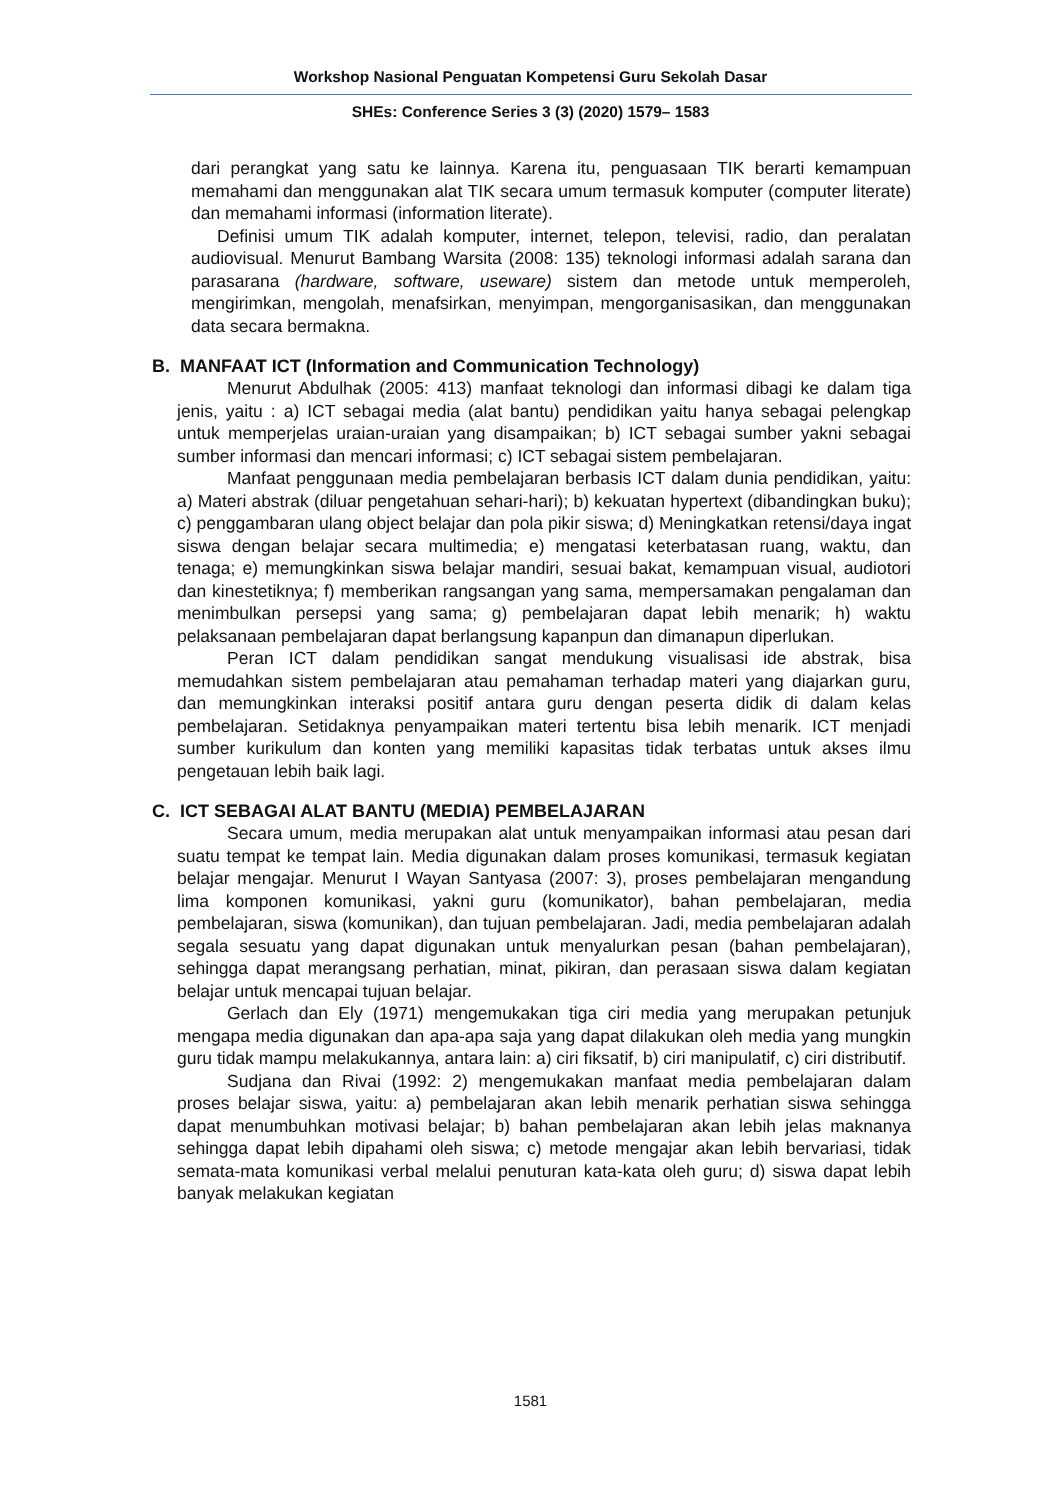Workshop Nasional Penguatan Kompetensi Guru Sekolah Dasar
SHEs: Conference Series 3 (3) (2020) 1579– 1583
dari perangkat yang satu ke lainnya. Karena itu, penguasaan TIK berarti kemampuan memahami dan menggunakan alat TIK secara umum termasuk komputer (computer literate) dan memahami informasi (information literate).
Definisi umum TIK adalah komputer, internet, telepon, televisi, radio, dan peralatan audiovisual. Menurut Bambang Warsita (2008: 135) teknologi informasi adalah sarana dan parasarana (hardware, software, useware) sistem dan metode untuk memperoleh, mengirimkan, mengolah, menafsirkan, menyimpan, mengorganisasikan, dan menggunakan data secara bermakna.
B. MANFAAT ICT (Information and Communication Technology)
Menurut Abdulhak (2005: 413) manfaat teknologi dan informasi dibagi ke dalam tiga jenis, yaitu : a) ICT sebagai media (alat bantu) pendidikan yaitu hanya sebagai pelengkap untuk memperjelas uraian-uraian yang disampaikan; b) ICT sebagai sumber yakni sebagai sumber informasi dan mencari informasi; c) ICT sebagai sistem pembelajaran.
Manfaat penggunaan media pembelajaran berbasis ICT dalam dunia pendidikan, yaitu: a) Materi abstrak (diluar pengetahuan sehari-hari); b) kekuatan hypertext (dibandingkan buku); c) penggambaran ulang object belajar dan pola pikir siswa; d) Meningkatkan retensi/daya ingat siswa dengan belajar secara multimedia; e) mengatasi keterbatasan ruang, waktu, dan tenaga; e) memungkinkan siswa belajar mandiri, sesuai bakat, kemampuan visual, audiotori dan kinestetiknya; f) memberikan rangsangan yang sama, mempersamakan pengalaman dan menimbulkan persepsi yang sama; g) pembelajaran dapat lebih menarik; h) waktu pelaksanaan pembelajaran dapat berlangsung kapanpun dan dimanapun diperlukan.
Peran ICT dalam pendidikan sangat mendukung visualisasi ide abstrak, bisa memudahkan sistem pembelajaran atau pemahaman terhadap materi yang diajarkan guru, dan memungkinkan interaksi positif antara guru dengan peserta didik di dalam kelas pembelajaran. Setidaknya penyampaikan materi tertentu bisa lebih menarik. ICT menjadi sumber kurikulum dan konten yang memiliki kapasitas tidak terbatas untuk akses ilmu pengetauan lebih baik lagi.
C. ICT SEBAGAI ALAT BANTU (MEDIA) PEMBELAJARAN
Secara umum, media merupakan alat untuk menyampaikan informasi atau pesan dari suatu tempat ke tempat lain. Media digunakan dalam proses komunikasi, termasuk kegiatan belajar mengajar. Menurut I Wayan Santyasa (2007: 3), proses pembelajaran mengandung lima komponen komunikasi, yakni guru (komunikator), bahan pembelajaran, media pembelajaran, siswa (komunikan), dan tujuan pembelajaran. Jadi, media pembelajaran adalah segala sesuatu yang dapat digunakan untuk menyalurkan pesan (bahan pembelajaran), sehingga dapat merangsang perhatian, minat, pikiran, dan perasaan siswa dalam kegiatan belajar untuk mencapai tujuan belajar.
Gerlach dan Ely (1971) mengemukakan tiga ciri media yang merupakan petunjuk mengapa media digunakan dan apa-apa saja yang dapat dilakukan oleh media yang mungkin guru tidak mampu melakukannya, antara lain: a) ciri fiksatif, b) ciri manipulatif, c) ciri distributif.
Sudjana dan Rivai (1992: 2) mengemukakan manfaat media pembelajaran dalam proses belajar siswa, yaitu: a) pembelajaran akan lebih menarik perhatian siswa sehingga dapat menumbuhkan motivasi belajar; b) bahan pembelajaran akan lebih jelas maknanya sehingga dapat lebih dipahami oleh siswa; c) metode mengajar akan lebih bervariasi, tidak semata-mata komunikasi verbal melalui penuturan kata-kata oleh guru; d) siswa dapat lebih banyak melakukan kegiatan
1581